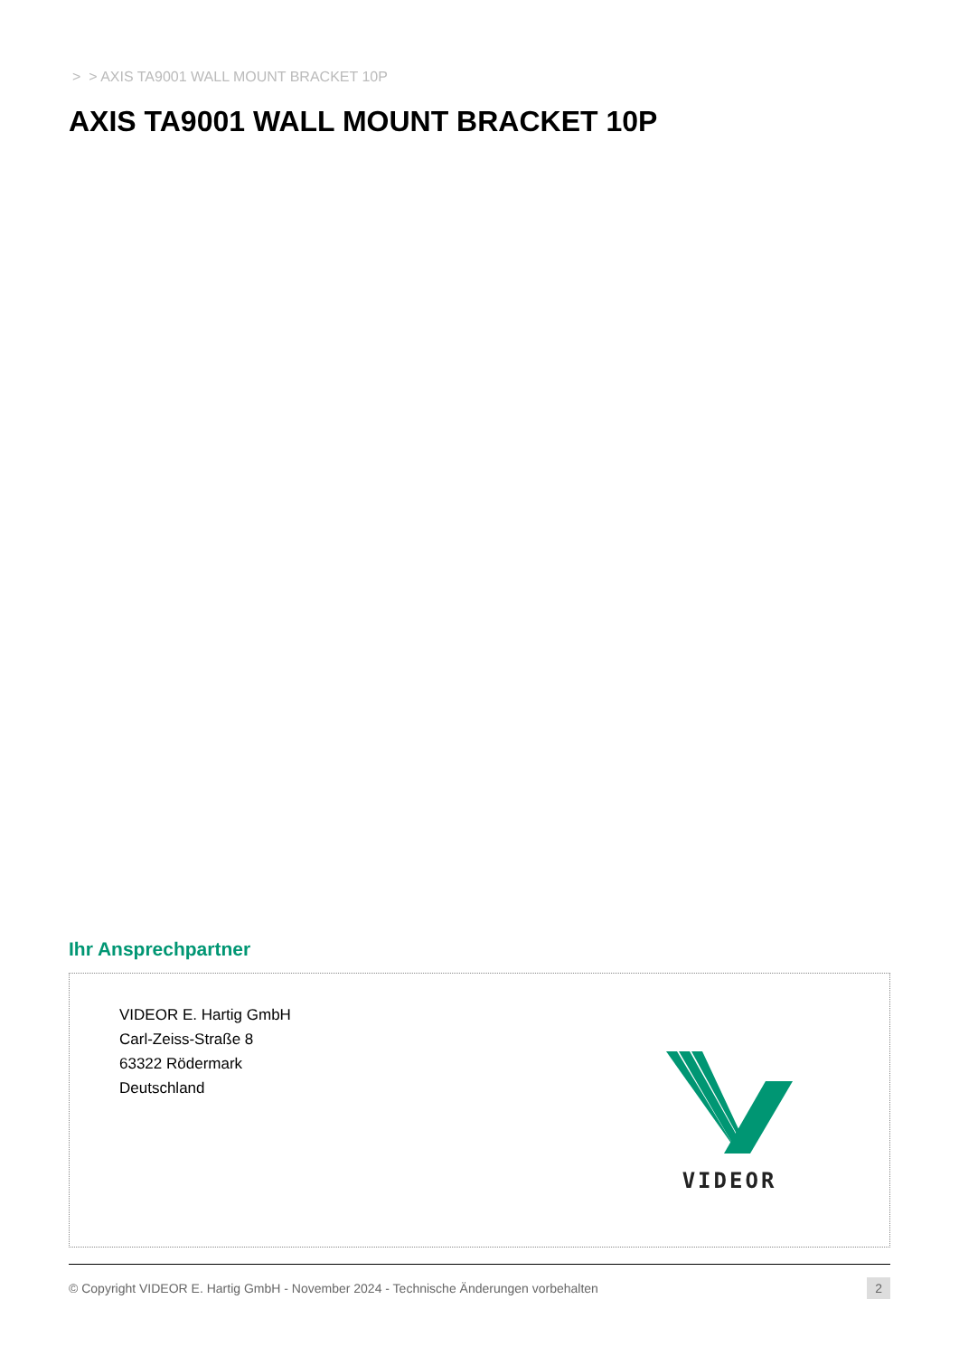> > AXIS TA9001 WALL MOUNT BRACKET 10P
AXIS TA9001 WALL MOUNT BRACKET 10P
Ihr Ansprechpartner
VIDEOR E. Hartig GmbH
Carl-Zeiss-Straße 8
63322 Rödermark
Deutschland
VIDEOR
© Copyright VIDEOR E. Hartig GmbH - November 2024 - Technische Änderungen vorbehalten 2